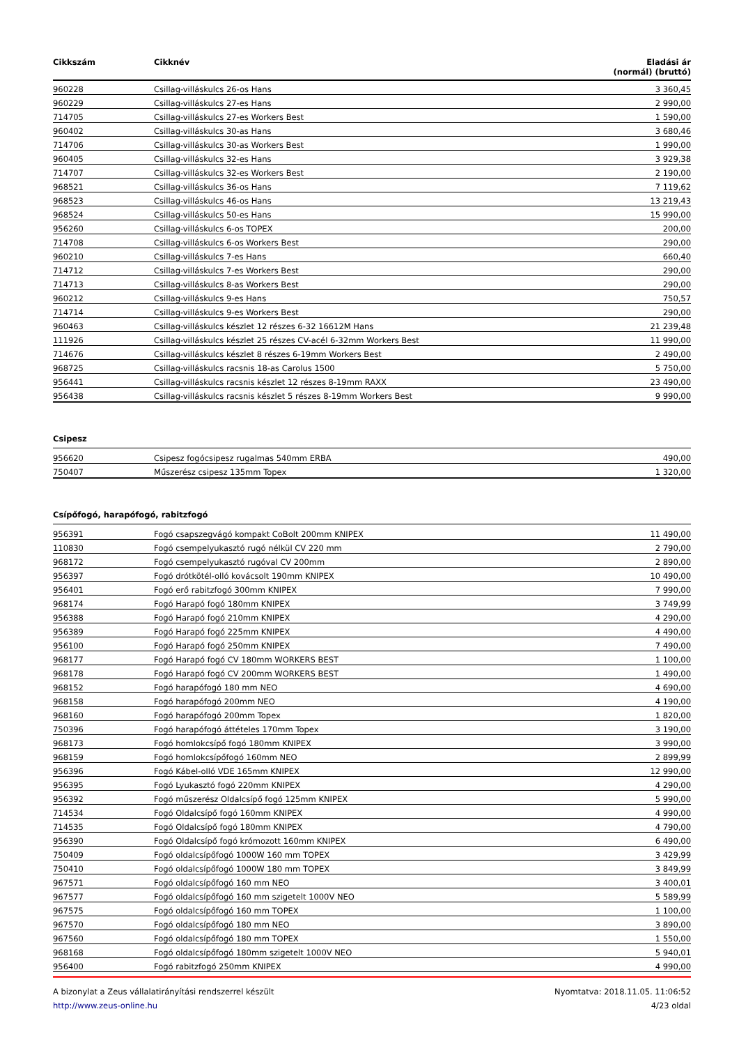| Cikkszám | Cikknév | Eladási ár (normál) (bruttó) |
| --- | --- | --- |
| 960228 | Csillag-villáskulcs 26-os Hans | 3 360,45 |
| 960229 | Csillag-villáskulcs 27-es Hans | 2 990,00 |
| 714705 | Csillag-villáskulcs 27-es Workers Best | 1 590,00 |
| 960402 | Csillag-villáskulcs 30-as Hans | 3 680,46 |
| 714706 | Csillag-villáskulcs 30-as Workers Best | 1 990,00 |
| 960405 | Csillag-villáskulcs 32-es Hans | 3 929,38 |
| 714707 | Csillag-villáskulcs 32-es Workers Best | 2 190,00 |
| 968521 | Csillag-villáskulcs 36-os Hans | 7 119,62 |
| 968523 | Csillag-villáskulcs 46-os Hans | 13 219,43 |
| 968524 | Csillag-villáskulcs 50-es Hans | 15 990,00 |
| 956260 | Csillag-villáskulcs 6-os TOPEX | 200,00 |
| 714708 | Csillag-villáskulcs 6-os Workers Best | 290,00 |
| 960210 | Csillag-villáskulcs 7-es Hans | 660,40 |
| 714712 | Csillag-villáskulcs 7-es Workers Best | 290,00 |
| 714713 | Csillag-villáskulcs 8-as Workers Best | 290,00 |
| 960212 | Csillag-villáskulcs 9-es Hans | 750,57 |
| 714714 | Csillag-villáskulcs 9-es Workers Best | 290,00 |
| 960463 | Csillag-villáskulcs készlet 12 részes 6-32 16612M Hans | 21 239,48 |
| 111926 | Csillag-villáskulcs készlet 25 részes CV-acél 6-32mm Workers Best | 11 990,00 |
| 714676 | Csillag-villáskulcs készlet 8 részes 6-19mm Workers Best | 2 490,00 |
| 968725 | Csillag-villáskulcs racsnis 18-as Carolus 1500 | 5 750,00 |
| 956441 | Csillag-villáskulcs racsnis készlet 12 részes 8-19mm RAXX | 23 490,00 |
| 956438 | Csillag-villáskulcs racsnis készlet 5 részes 8-19mm Workers Best | 9 990,00 |
Csipesz
| 956620 | Csipesz fogócsipesz rugalmas 540mm ERBA | 490,00 |
| 750407 | Műszerész csipesz 135mm Topex | 1 320,00 |
Csípőfogó, harapófogó, rabitzfogó
| 956391 | Fogó csapszegvágó kompakt CoBolt 200mm KNIPEX | 11 490,00 |
| 110830 | Fogó csempelyukasztó rugó nélkül CV 220 mm | 2 790,00 |
| 968172 | Fogó csempelyukasztó rugóval CV 200mm | 2 890,00 |
| 956397 | Fogó drótkötél-olló kovácsolt 190mm KNIPEX | 10 490,00 |
| 956401 | Fogó erő rabitzfogó 300mm KNIPEX | 7 990,00 |
| 968174 | Fogó Harapó fogó 180mm KNIPEX | 3 749,99 |
| 956388 | Fogó Harapó fogó 210mm KNIPEX | 4 290,00 |
| 956389 | Fogó Harapó fogó 225mm KNIPEX | 4 490,00 |
| 956100 | Fogó Harapó fogó 250mm KNIPEX | 7 490,00 |
| 968177 | Fogó Harapó fogó CV 180mm WORKERS BEST | 1 100,00 |
| 968178 | Fogó Harapó fogó CV 200mm WORKERS BEST | 1 490,00 |
| 968152 | Fogó harapófogó 180 mm NEO | 4 690,00 |
| 968158 | Fogó harapófogó 200mm NEO | 4 190,00 |
| 968160 | Fogó harapófogó 200mm Topex | 1 820,00 |
| 750396 | Fogó harapófogó áttételes 170mm Topex | 3 190,00 |
| 968173 | Fogó homlokcsípő fogó 180mm KNIPEX | 3 990,00 |
| 968159 | Fogó homlokcsípőfogó 160mm NEO | 2 899,99 |
| 956396 | Fogó Kábel-olló VDE 165mm KNIPEX | 12 990,00 |
| 956395 | Fogó Lyukasztó fogó 220mm KNIPEX | 4 290,00 |
| 956392 | Fogó műszerész Oldalcsípő fogó 125mm KNIPEX | 5 990,00 |
| 714534 | Fogó Oldalcsípő fogó 160mm KNIPEX | 4 990,00 |
| 714535 | Fogó Oldalcsípő fogó 180mm KNIPEX | 4 790,00 |
| 956390 | Fogó Oldalcsípő fogó krómozott 160mm KNIPEX | 6 490,00 |
| 750409 | Fogó oldalcsípőfogó 1000W 160 mm TOPEX | 3 429,99 |
| 750410 | Fogó oldalcsípőfogó 1000W 180 mm TOPEX | 3 849,99 |
| 967571 | Fogó oldalcsípőfogó 160 mm NEO | 3 400,01 |
| 967577 | Fogó oldalcsípőfogó 160 mm szigetelt 1000V NEO | 5 589,99 |
| 967575 | Fogó oldalcsípőfogó 160 mm TOPEX | 1 100,00 |
| 967570 | Fogó oldalcsípőfogó 180 mm NEO | 3 890,00 |
| 967560 | Fogó oldalcsípőfogó 180 mm TOPEX | 1 550,00 |
| 968168 | Fogó oldalcsípőfogó 180mm szigetelt 1000V NEO | 5 940,01 |
| 956400 | Fogó rabitzfogó 250mm KNIPEX | 4 990,00 |
A bizonylat a Zeus vállalatirányítási rendszerrel készült
http://www.zeus-online.hu
Nyomtatva: 2018.11.05. 11:06:52
4/23 oldal